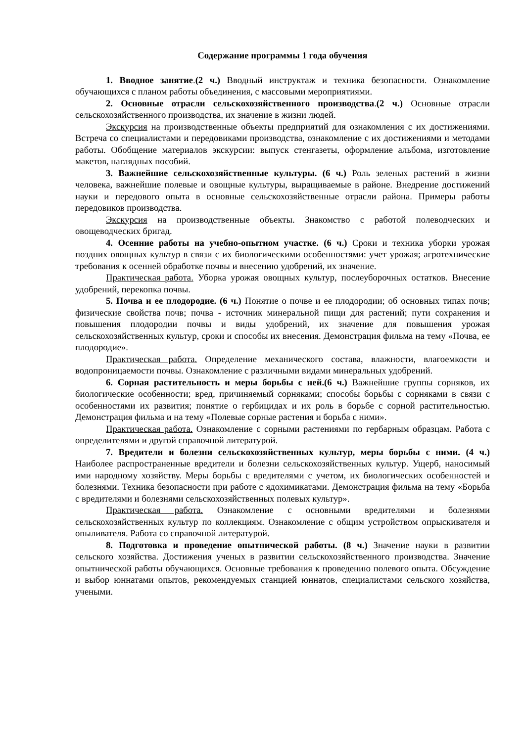Содержание программы 1 года обучения
1. Вводное занятие.(2 ч.) Вводный инструктаж и техника безопасности. Ознакомление обучающихся с планом работы объединения, с массовыми мероприятиями.
2. Основные отрасли сельскохозяйственного производства.(2 ч.) Основные отрасли сельскохозяйственного производства, их значение в жизни людей.
Экскурсия на производственные объекты предприятий для ознакомления с их достижениями. Встреча со специалистами и передовиками производства, ознакомление с их достижениями и методами работы. Обобщение материалов экскурсии: выпуск стенгазеты, оформление альбома, изготовление макетов, наглядных пособий.
3. Важнейшие сельскохозяйственные культуры. (6 ч.) Роль зеленых растений в жизни человека, важнейшие полевые и овощные культуры, выращиваемые в районе. Внедрение достижений науки и передового опыта в основные сельскохозяйственные отрасли района. Примеры работы передовиков производства.
Экскурсия на производственные объекты. Знакомство с работой полеводческих и овощеводческих бригад.
4. Осенние работы на учебно-опытном участке. (6 ч.) Сроки и техника уборки урожая поздних овощных культур в связи с их биологическими особенностями: учет урожая; агротехнические требования к осенней обработке почвы и внесению удобрений, их значение.
Практическая работа. Уборка урожая овощных культур, послеуборочных остатков. Внесение удобрений, перекопка почвы.
5. Почва и ее плодородие. (6 ч.) Понятие о почве и ее плодородии; об основных типах почв; физические свойства почв; почва - источник минеральной пищи для растений; пути сохранения и повышения плодородии почвы и виды удобрений, их значение для повышения урожая сельскохозяйственных культур, сроки и способы их внесения. Демонстрация фильма на тему «Почва, ее плодородие».
Практическая работа. Определение механического состава, влажности, влагоемкости и водопроницаемости почвы. Ознакомление с различными видами минеральных удобрений.
6. Сорная растительность и меры борьбы с ней.(6 ч.) Важнейшие группы сорняков, их биологические особенности; вред, причиняемый сорняками; способы борьбы с сорняками в связи с особенностями их развития; понятие о гербицидах и их роль в борьбе с сорной растительностью. Демонстрация фильма и на тему «Полевые сорные растения и борьба с ними».
Практическая работа. Ознакомление с сорными растениями по гербарным образцам. Работа с определителями и другой справочной литературой.
7. Вредители и болезни сельскохозяйственных культур, меры борьбы с ними. (4 ч.) Наиболее распространенные вредители и болезни сельскохозяйственных культур. Ущерб, наносимый ими народному хозяйству. Меры борьбы с вредителями с учетом, их биологических особенностей и болезнями. Техника безопасности при работе с ядохимикатами. Демонстрация фильма на тему «Борьба с вредителями и болезнями сельскохозяйственных полевых культур».
Практическая работа. Ознакомление с основными вредителями и болезнями сельскохозяйственных культур по коллекциям. Ознакомление с общим устройством опрыскивателя и опыливателя. Работа со справочной литературой.
8. Подготовка и проведение опытнической работы. (8 ч.) Значение науки в развитии сельского хозяйства. Достижения ученых в развитии сельскохозяйственного производства. Значение опытнической работы обучающихся. Основные требования к проведению полевого опыта. Обсуждение и выбор юннатами опытов, рекомендуемых станцией юннатов, специалистами сельского хозяйства, учеными.